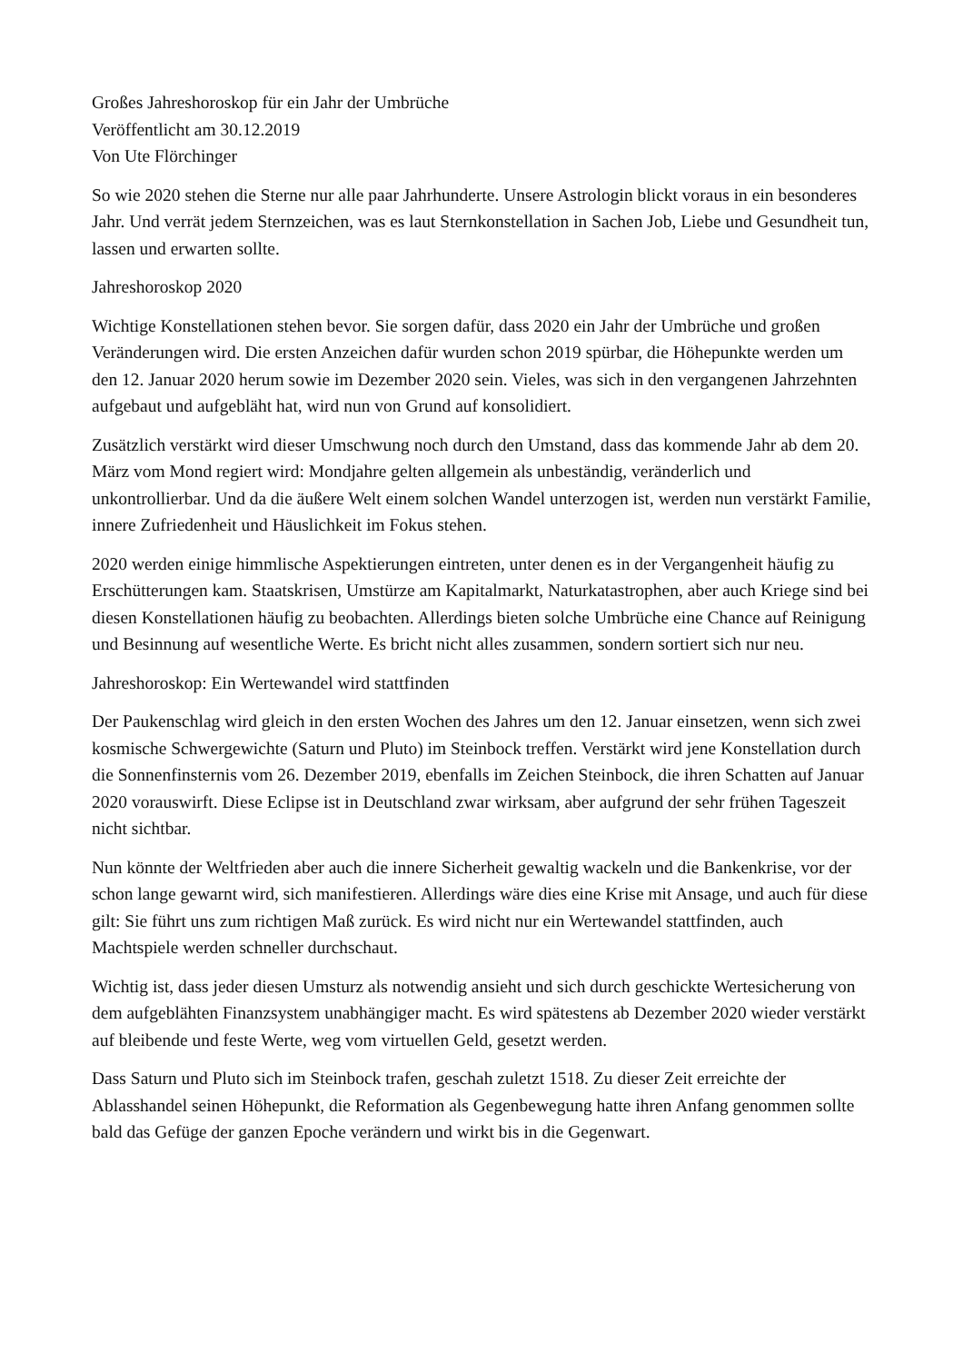Großes Jahreshoroskop für ein Jahr der Umbrüche
Veröffentlicht am 30.12.2019
Von Ute Flörchinger
So wie 2020 stehen die Sterne nur alle paar Jahrhunderte. Unsere Astrologin blickt voraus in ein besonderes Jahr. Und verrät jedem Sternzeichen, was es laut Sternkonstellation in Sachen Job, Liebe und Gesundheit tun, lassen und erwarten sollte.
Jahreshoroskop 2020
Wichtige Konstellationen stehen bevor. Sie sorgen dafür, dass 2020 ein Jahr der Umbrüche und großen Veränderungen wird. Die ersten Anzeichen dafür wurden schon 2019 spürbar, die Höhepunkte werden um den 12. Januar 2020 herum sowie im Dezember 2020 sein. Vieles, was sich in den vergangenen Jahrzehnten aufgebaut und aufgebläht hat, wird nun von Grund auf konsolidiert.
Zusätzlich verstärkt wird dieser Umschwung noch durch den Umstand, dass das kommende Jahr ab dem 20. März vom Mond regiert wird: Mondjahre gelten allgemein als unbeständig, veränderlich und unkontrollierbar. Und da die äußere Welt einem solchen Wandel unterzogen ist, werden nun verstärkt Familie, innere Zufriedenheit und Häuslichkeit im Fokus stehen.
2020 werden einige himmlische Aspektierungen eintreten, unter denen es in der Vergangenheit häufig zu Erschütterungen kam. Staatskrisen, Umstürze am Kapitalmarkt, Naturkatastrophen, aber auch Kriege sind bei diesen Konstellationen häufig zu beobachten. Allerdings bieten solche Umbrüche eine Chance auf Reinigung und Besinnung auf wesentliche Werte. Es bricht nicht alles zusammen, sondern sortiert sich nur neu.
Jahreshoroskop: Ein Wertewandel wird stattfinden
Der Paukenschlag wird gleich in den ersten Wochen des Jahres um den 12. Januar einsetzen, wenn sich zwei kosmische Schwergewichte (Saturn und Pluto) im Steinbock treffen. Verstärkt wird jene Konstellation durch die Sonnenfinsternis vom 26. Dezember 2019, ebenfalls im Zeichen Steinbock, die ihren Schatten auf Januar 2020 vorauswirft. Diese Eclipse ist in Deutschland zwar wirksam, aber aufgrund der sehr frühen Tageszeit nicht sichtbar.
Nun könnte der Weltfrieden aber auch die innere Sicherheit gewaltig wackeln und die Bankenkrise, vor der schon lange gewarnt wird, sich manifestieren. Allerdings wäre dies eine Krise mit Ansage, und auch für diese gilt: Sie führt uns zum richtigen Maß zurück. Es wird nicht nur ein Wertewandel stattfinden, auch Machtspiele werden schneller durchschaut.
Wichtig ist, dass jeder diesen Umsturz als notwendig ansieht und sich durch geschickte Wertesicherung von dem aufgeblähten Finanzsystem unabhängiger macht. Es wird spätestens ab Dezember 2020 wieder verstärkt auf bleibende und feste Werte, weg vom virtuellen Geld, gesetzt werden.
Dass Saturn und Pluto sich im Steinbock trafen, geschah zuletzt 1518. Zu dieser Zeit erreichte der Ablasshandel seinen Höhepunkt, die Reformation als Gegenbewegung hatte ihren Anfang genommen sollte bald das Gefüge der ganzen Epoche verändern und wirkt bis in die Gegenwart.